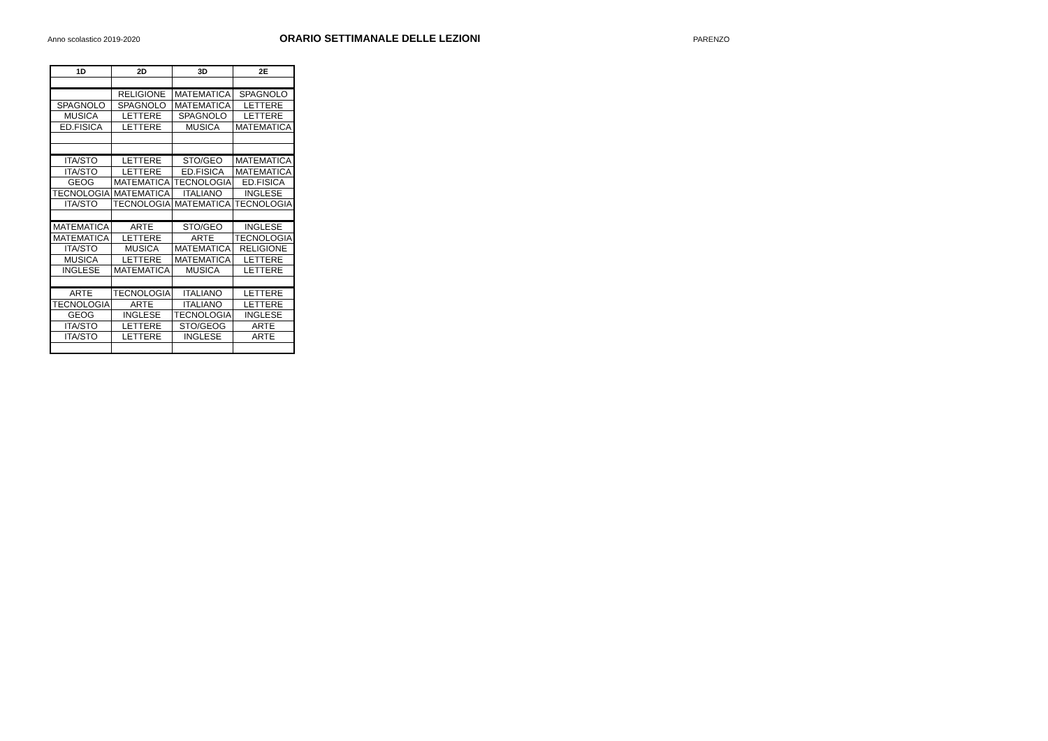Anno scolastico 2019-2020
ORARIO SETTIMANALE DELLE LEZIONI
PARENZO
| 1D | 2D | 3D | 2E |
| --- | --- | --- | --- |
| | RELIGIONE | MATEMATICA | SPAGNOLO |
| SPAGNOLO | SPAGNOLO | MATEMATICA | LETTERE |
| MUSICA | LETTERE | SPAGNOLO | LETTERE |
| ED.FISICA | LETTERE | MUSICA | MATEMATICA |
| ITA/STO | LETTERE | STO/GEO | MATEMATICA |
| ITA/STO | LETTERE | ED.FISICA | MATEMATICA |
| GEOG | MATEMATICA | TECNOLOGIA | ED.FISICA |
| TECNOLOGIA | MATEMATICA | ITALIANO | INGLESE |
| ITA/STO | TECNOLOGIA | MATEMATICA | TECNOLOGIA |
| MATEMATICA | ARTE | STO/GEO | INGLESE |
| MATEMATICA | LETTERE | ARTE | TECNOLOGIA |
| ITA/STO | MUSICA | MATEMATICA | RELIGIONE |
| MUSICA | LETTERE | MATEMATICA | LETTERE |
| INGLESE | MATEMATICA | MUSICA | LETTERE |
| ARTE | TECNOLOGIA | ITALIANO | LETTERE |
| TECNOLOGIA | ARTE | ITALIANO | LETTERE |
| GEOG | INGLESE | TECNOLOGIA | INGLESE |
| ITA/STO | LETTERE | STO/GEOG | ARTE |
| ITA/STO | LETTERE | INGLESE | ARTE |